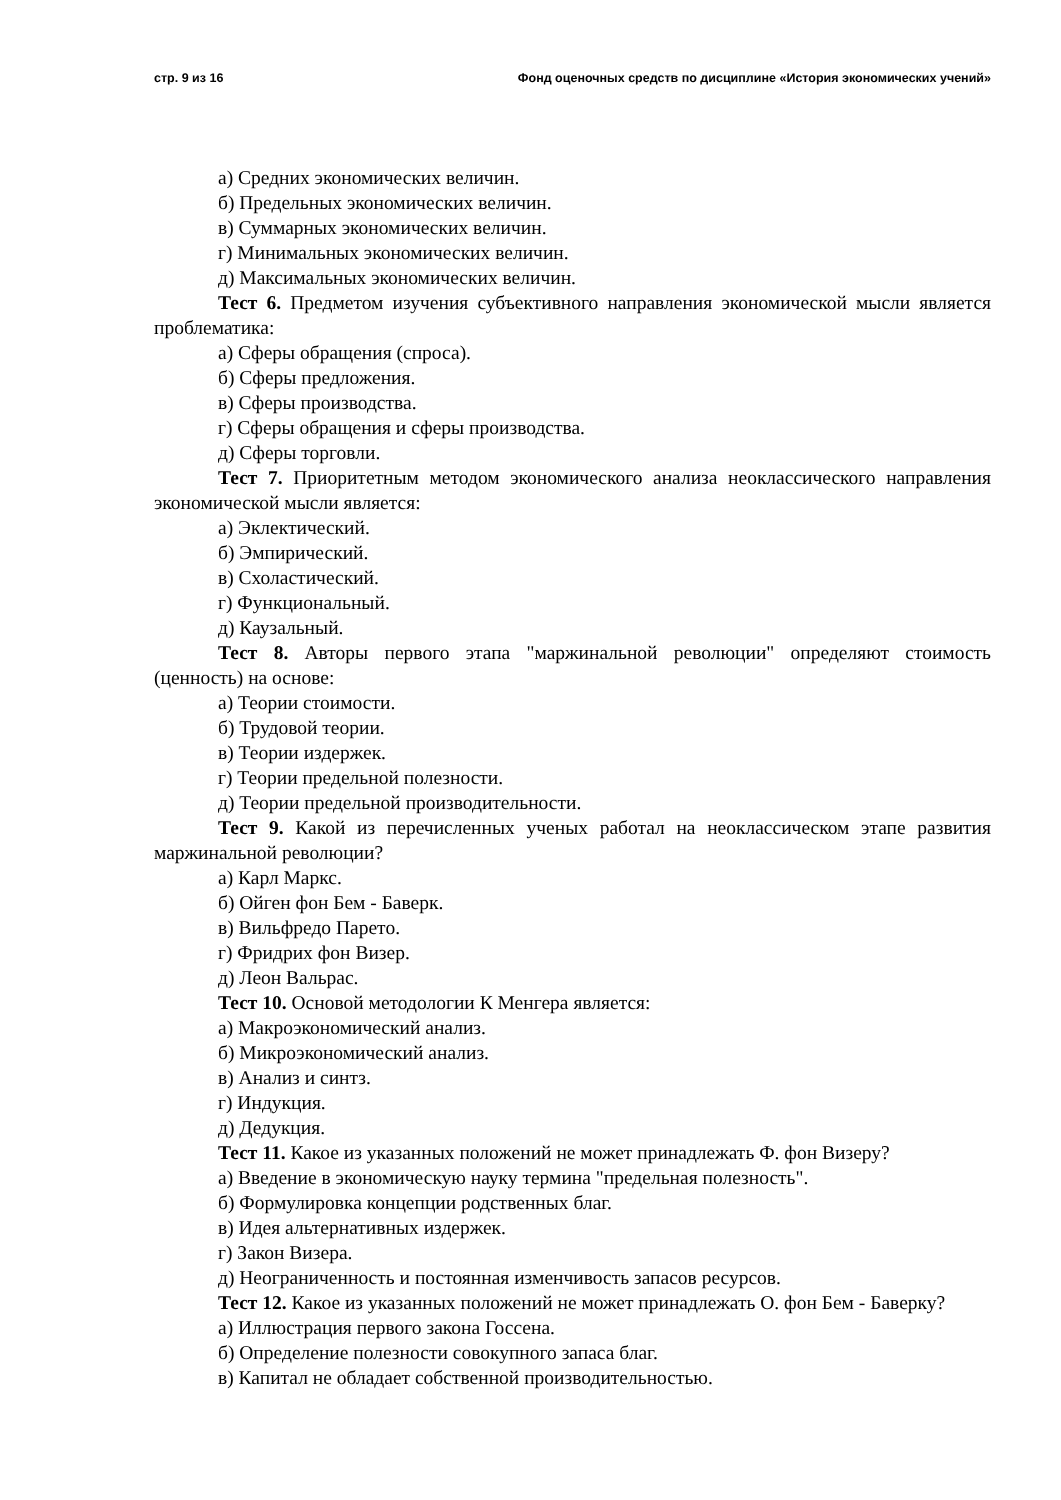стр. 9 из 16 Фонд оценочных средств по дисциплине «История экономических учений»
а) Средних экономических величин.
б) Предельных экономических величин.
в) Суммарных экономических величин.
г) Минимальных экономических величин.
д) Максимальных экономических величин.
Тест 6. Предметом изучения субъективного направления экономической мысли является проблематика:
а) Сферы обращения (спроса).
б) Сферы предложения.
в) Сферы производства.
г) Сферы обращения и сферы производства.
д) Сферы торговли.
Тест 7. Приоритетным методом экономического анализа неоклассического направления экономической мысли является:
а) Эклектический.
б) Эмпирический.
в) Схоластический.
г) Функциональный.
д) Каузальный.
Тест 8. Авторы первого этапа "маржинальной революции" определяют стоимость (ценность) на основе:
а) Теории стоимости.
б) Трудовой теории.
в) Теории издержек.
г) Теории предельной полезности.
д) Теории предельной производительности.
Тест 9. Какой из перечисленных ученых работал на неоклассическом этапе развития маржинальной революции?
а) Карл Маркс.
б) Ойген фон Бем - Баверк.
в) Вильфредо Парето.
г) Фридрих фон Визер.
д) Леон Вальрас.
Тест 10. Основой методологии К Менгера является:
а) Макроэкономический анализ.
б) Микроэкономический анализ.
в) Анализ и синтз.
г) Индукция.
д) Дедукция.
Тест 11. Какое из указанных положений не может принадлежать Ф. фон Визеру?
а) Введение в экономическую науку термина "предельная полезность".
б) Формулировка концепции родственных благ.
в) Идея альтернативных издержек.
г) Закон Визера.
д) Неограниченность и постоянная изменчивость запасов ресурсов.
Тест 12. Какое из указанных положений не может принадлежать О. фон Бем - Баверку?
а) Иллюстрация первого закона Госсена.
б) Определение полезности совокупного запаса благ.
в) Капитал не обладает собственной производительностью.